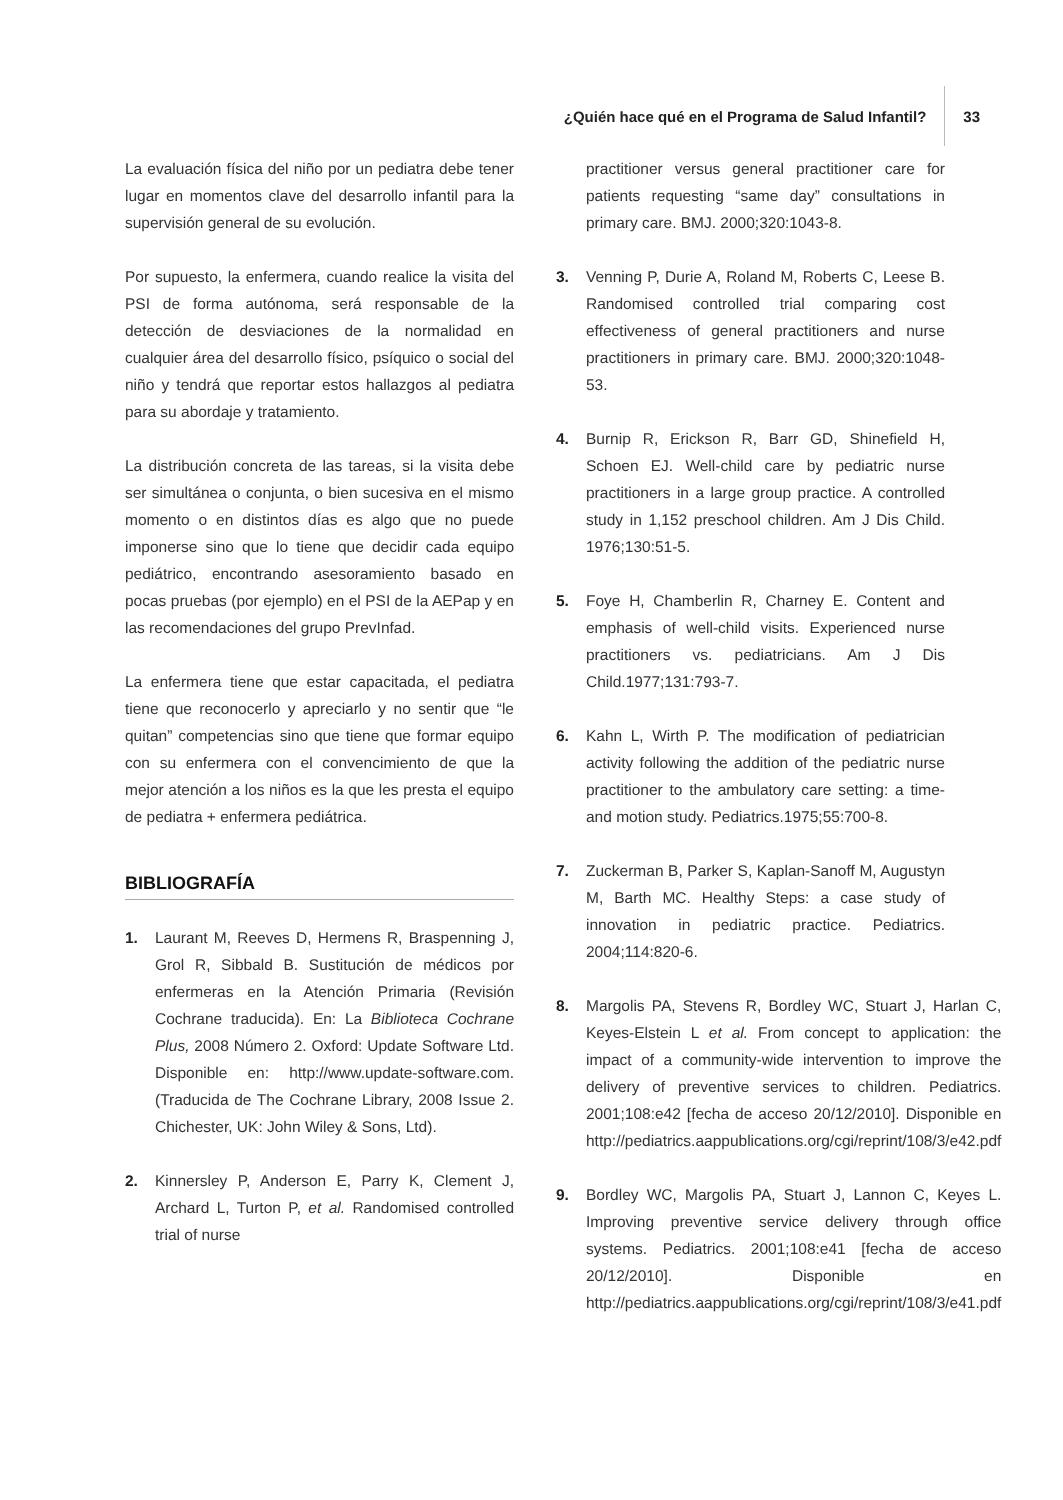¿Quién hace qué en el Programa de Salud Infantil?
33
La evaluación física del niño por un pediatra debe tener lugar en momentos clave del desarrollo infantil para la supervisión general de su evolución.
Por supuesto, la enfermera, cuando realice la visita del PSI de forma autónoma, será responsable de la detección de desviaciones de la normalidad en cualquier área del desarrollo físico, psíquico o social del niño y tendrá que reportar estos hallazgos al pediatra para su abordaje y tratamiento.
La distribución concreta de las tareas, si la visita debe ser simultánea o conjunta, o bien sucesiva en el mismo momento o en distintos días es algo que no puede imponerse sino que lo tiene que decidir cada equipo pediátrico, encontrando asesoramiento basado en pocas pruebas (por ejemplo) en el PSI de la AEPap y en las recomendaciones del grupo PrevInfad.
La enfermera tiene que estar capacitada, el pediatra tiene que reconocerlo y apreciarlo y no sentir que “le quitan” competencias sino que tiene que formar equipo con su enfermera con el convencimiento de que la mejor atención a los niños es la que les presta el equipo de pediatra + enfermera pediátrica.
BIBLIOGRAFÍA
1. Laurant M, Reeves D, Hermens R, Braspenning J, Grol R, Sibbald B. Sustitución de médicos por enfermeras en la Atención Primaria (Revisión Cochrane traducida). En: La Biblioteca Cochrane Plus, 2008 Número 2. Oxford: Update Software Ltd. Disponible en: http://www.update-software.com. (Traducida de The Cochrane Library, 2008 Issue 2. Chichester, UK: John Wiley & Sons, Ltd).
2. Kinnersley P, Anderson E, Parry K, Clement J, Archard L, Turton P, et al. Randomised controlled trial of nurse
practitioner versus general practitioner care for patients requesting “same day” consultations in primary care. BMJ. 2000;320:1043-8.
3. Venning P, Durie A, Roland M, Roberts C, Leese B. Randomised controlled trial comparing cost effectiveness of general practitioners and nurse practitioners in primary care. BMJ. 2000;320:1048-53.
4. Burnip R, Erickson R, Barr GD, Shinefield H, Schoen EJ. Well-child care by pediatric nurse practitioners in a large group practice. A controlled study in 1,152 preschool children. Am J Dis Child. 1976;130:51-5.
5. Foye H, Chamberlin R, Charney E. Content and emphasis of well-child visits. Experienced nurse practitioners vs. pediatricians. Am J Dis Child.1977;131:793-7.
6. Kahn L, Wirth P. The modification of pediatrician activity following the addition of the pediatric nurse practitioner to the ambulatory care setting: a time-and motion study. Pediatrics.1975;55:700-8.
7. Zuckerman B, Parker S, Kaplan-Sanoff M, Augustyn M, Barth MC. Healthy Steps: a case study of innovation in pediatric practice. Pediatrics. 2004;114:820-6.
8. Margolis PA, Stevens R, Bordley WC, Stuart J, Harlan C, Keyes-Elstein L et al. From concept to application: the impact of a community-wide intervention to improve the delivery of preventive services to children. Pediatrics. 2001;108:e42 [fecha de acceso 20/12/2010]. Disponible en http://pediatrics.aappublications.org/cgi/reprint/108/3/e42.pdf
9. Bordley WC, Margolis PA, Stuart J, Lannon C, Keyes L. Improving preventive service delivery through office systems. Pediatrics. 2001;108:e41 [fecha de acceso 20/12/2010]. Disponible en http://pediatrics.aappublications.org/cgi/reprint/108/3/e41.pdf